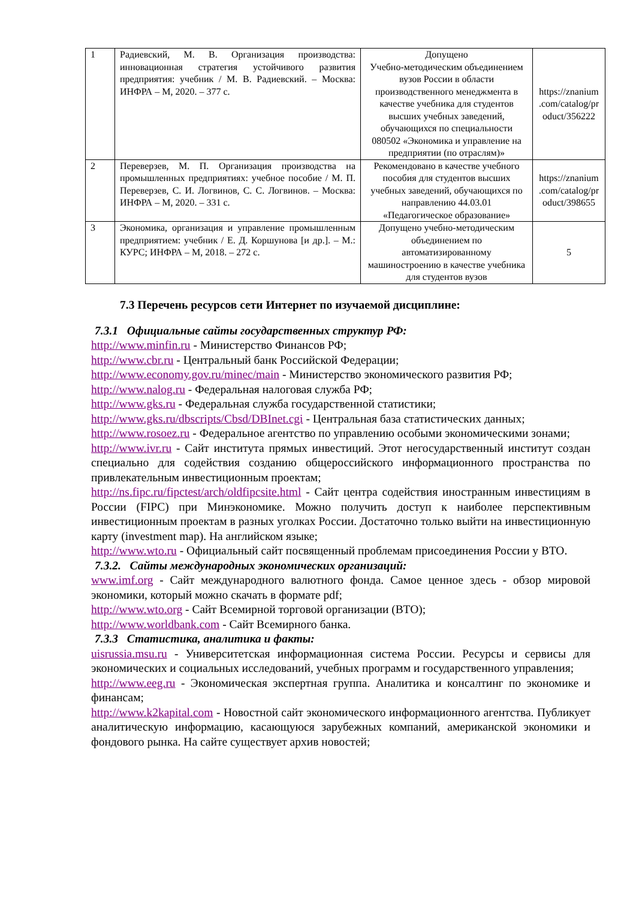| 1 | Радиевский, М. В. Организация производства: инновационная стратегия устойчивого развития предприятия: учебник / М. В. Радиевский. – Москва: ИНФРА – М, 2020. – 377 с. | Допущено Учебно-методическим объединением вузов России в области производственного менеджмента в качестве учебника для студентов высших учебных заведений, обучающихся по специальности 080502 «Экономика и управление на предприятии (по отраслям)» | https://znanium .com/catalog/pr oduct/356222 |
| 2 | Переверзев, М. П. Организация производства на промышленных предприятиях: учебное пособие / М. П. Переверзев, С. И. Логвинов, С. С. Логвинов. – Москва: ИНФРА – М, 2020. – 331 с. | Рекомендовано в качестве учебного пособия для студентов высших учебных заведений, обучающихся по направлению 44.03.01 «Педагогическое образование» | https://znanium .com/catalog/pr oduct/398655 |
| 3 | Экономика, организация и управление промышленным предприятием: учебник / Е. Д. Коршунова [и др.]. – М.: КУРС; ИНФРА – М, 2018. – 272 с. | Допущено учебно-методическим объединением по автоматизированному машиностроению в качестве учебника для студентов вузов | 5 |
7.3 Перечень ресурсов сети Интернет по изучаемой дисциплине:
7.3.1 Официальные сайты государственных структур РФ:
http://www.minfin.ru - Министерство Финансов РФ;
http://www.cbr.ru - Центральный банк Российской Федерации;
http://www.economy.gov.ru/minec/main - Министерство экономического развития РФ;
http://www.nalog.ru - Федеральная налоговая служба РФ;
http://www.gks.ru - Федеральная служба государственной статистики;
http://www.gks.ru/dbscripts/Cbsd/DBInet.cgi - Центральная база статистических данных;
http://www.rosoez.ru - Федеральное агентство по управлению особыми экономическими зонами;
http://www.ivr.ru - Сайт института прямых инвестиций. Этот негосударственный институт создан специально для содействия созданию общероссийского информационного пространства по привлекательным инвестиционным проектам;
http://ns.fipc.ru/fipctest/arch/oldfipcsite.html - Сайт центра содействия иностранным инвестициям в России (FIPC) при Минэкономике. Можно получить доступ к наиболее перспективным инвестиционным проектам в разных уголках России. Достаточно только выйти на инвестиционную карту (investment map). На английском языке;
http://www.wto.ru - Официальный сайт посвященный проблемам присоединения России у ВТО.
7.3.2. Сайты международных экономических организаций:
www.imf.org - Сайт международного валютного фонда. Самое ценное здесь - обзор мировой экономики, который можно скачать в формате pdf;
http://www.wto.org - Сайт Всемирной торговой организации (ВТО);
http://www.worldbank.com - Сайт Всемирного банка.
7.3.3 Статистика, аналитика и факты:
uisrussia.msu.ru - Университетская информационная система России. Ресурсы и сервисы для экономических и социальных исследований, учебных программ и государственного управления;
http://www.eeg.ru - Экономическая экспертная группа. Аналитика и консалтинг по экономике и финансам;
http://www.k2kapital.com - Новостной сайт экономического информационного агентства. Публикует аналитическую информацию, касающуюся зарубежных компаний, американской экономики и фондового рынка. На сайте существует архив новостей;